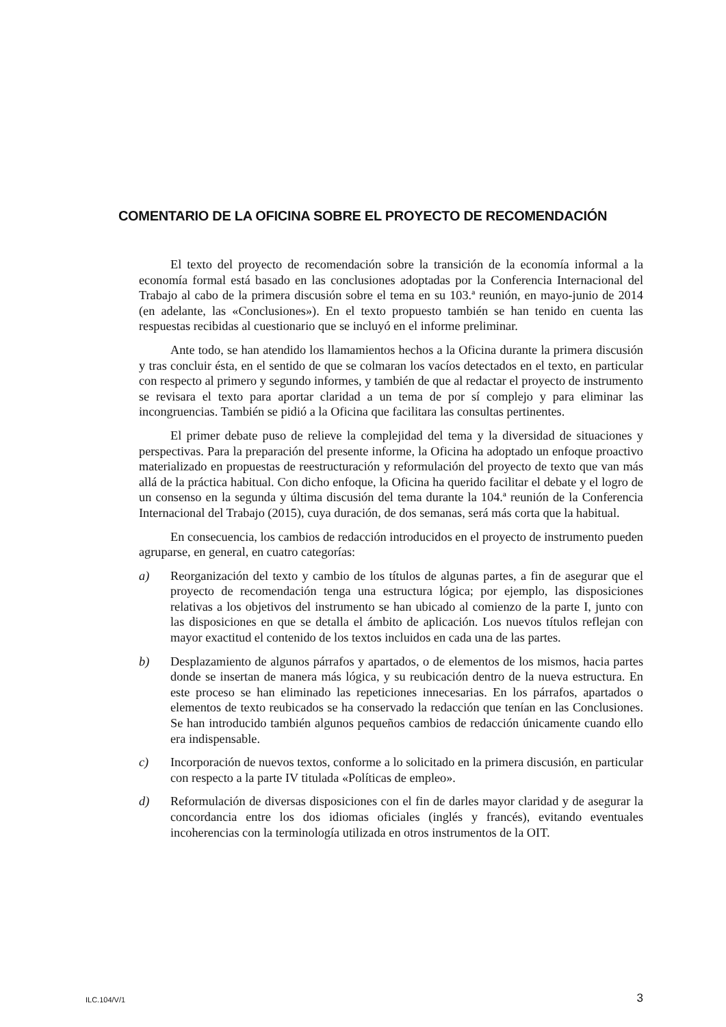COMENTARIO DE LA OFICINA SOBRE EL PROYECTO DE RECOMENDACIÓN
El texto del proyecto de recomendación sobre la transición de la economía informal a la economía formal está basado en las conclusiones adoptadas por la Conferencia Internacional del Trabajo al cabo de la primera discusión sobre el tema en su 103.ª reunión, en mayo-junio de 2014 (en adelante, las «Conclusiones»). En el texto propuesto también se han tenido en cuenta las respuestas recibidas al cuestionario que se incluyó en el informe preliminar.
Ante todo, se han atendido los llamamientos hechos a la Oficina durante la primera discusión y tras concluir ésta, en el sentido de que se colmaran los vacíos detectados en el texto, en particular con respecto al primero y segundo informes, y también de que al redactar el proyecto de instrumento se revisara el texto para aportar claridad a un tema de por sí complejo y para eliminar las incongruencias. También se pidió a la Oficina que facilitara las consultas pertinentes.
El primer debate puso de relieve la complejidad del tema y la diversidad de situaciones y perspectivas. Para la preparación del presente informe, la Oficina ha adoptado un enfoque proactivo materializado en propuestas de reestructuración y reformulación del proyecto de texto que van más allá de la práctica habitual. Con dicho enfoque, la Oficina ha querido facilitar el debate y el logro de un consenso en la segunda y última discusión del tema durante la 104.ª reunión de la Conferencia Internacional del Trabajo (2015), cuya duración, de dos semanas, será más corta que la habitual.
En consecuencia, los cambios de redacción introducidos en el proyecto de instrumento pueden agruparse, en general, en cuatro categorías:
a) Reorganización del texto y cambio de los títulos de algunas partes, a fin de asegurar que el proyecto de recomendación tenga una estructura lógica; por ejemplo, las disposiciones relativas a los objetivos del instrumento se han ubicado al comienzo de la parte I, junto con las disposiciones en que se detalla el ámbito de aplicación. Los nuevos títulos reflejan con mayor exactitud el contenido de los textos incluidos en cada una de las partes.
b) Desplazamiento de algunos párrafos y apartados, o de elementos de los mismos, hacia partes donde se insertan de manera más lógica, y su reubicación dentro de la nueva estructura. En este proceso se han eliminado las repeticiones innecesarias. En los párrafos, apartados o elementos de texto reubicados se ha conservado la redacción que tenían en las Conclusiones. Se han introducido también algunos pequeños cambios de redacción únicamente cuando ello era indispensable.
c) Incorporación de nuevos textos, conforme a lo solicitado en la primera discusión, en particular con respecto a la parte IV titulada «Políticas de empleo».
d) Reformulación de diversas disposiciones con el fin de darles mayor claridad y de asegurar la concordancia entre los dos idiomas oficiales (inglés y francés), evitando eventuales incoherencias con la terminología utilizada en otros instrumentos de la OIT.
ILC.104/V/1 3